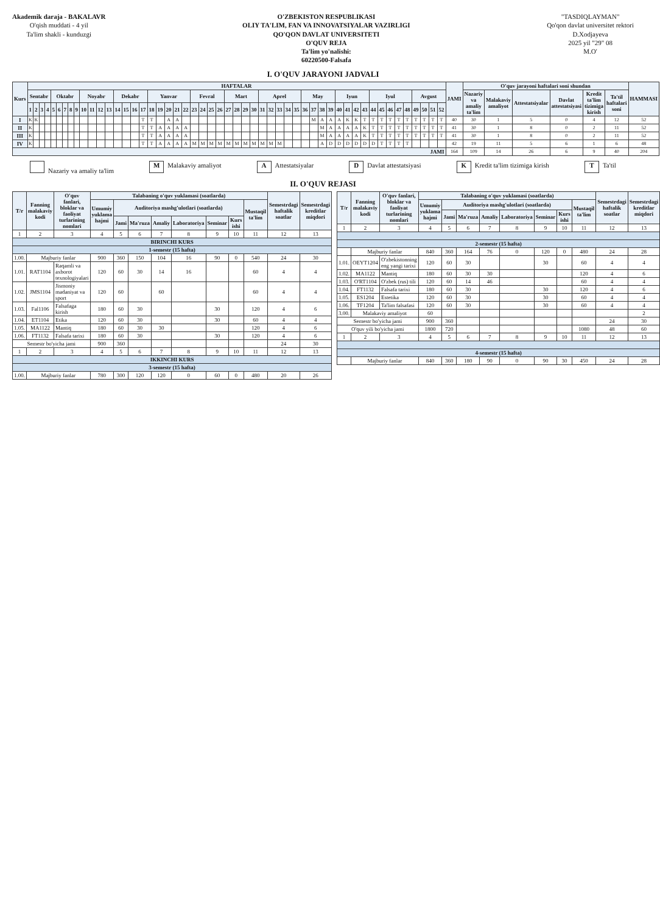Akademik daraja - BAKALAVR
O'qish muddati - 4 yil
Ta'lim shakli - kunduzgi
O'ZBEKISTON RESPUBLIKASI
OLIY TA'LIM, FAN VA INNOVATSIYALAR VAZIRLIGI
QO'QON DAVLAT UNIVERSITETI
O'QUV REJA
Ta'lim yo'nalishi:
60220500-Falsafa
"TASDIQLAYMAN"
Qo'qon davlat universitet rektori
D.Xodjayeva
2025 yil "29" 08
M.O'
I. O'QUV JARAYONI JADVALI
| Kurs | HAFTALAR | | | | | | | | | | | | | | | | | | | | | | | | | | | | | | | | | | | | | | | | | | | | | | | | | | | | JAMI | O'quv jarayoni haftalari soni shundan | | | | | | HAMMASI |
| --- | --- | --- | --- | --- | --- | --- | --- | --- | --- | --- | --- | --- | --- | --- | --- | --- | --- | --- | --- | --- | --- | --- | --- | --- | --- | --- | --- | --- | --- | --- | --- | --- | --- | --- | --- | --- | --- | --- | --- | --- | --- | --- | --- | --- | --- | --- | --- | --- | --- | --- | --- | --- | --- | --- | --- | --- | --- | --- | --- | --- |
| | Sentabr | | | | Oktabr | | | | | Noyabr | | | | Dekabr | | | | Yanvar | | | | | Fevral | | | | Mart | | | | Aprel | | | | | May | | | | Iyun | | | | Iyul | | | | | Avgust | | | | | Nazariy va amaliy ta'lim | Malakaviy amaliyot | Attestatsiyalar | Davlat attestatsiyasi | Kredit ta'lim tizimiga kirish | Ta'til haftalari soni | |
| | 1 | 2 | 3 | 4 | 5 | 6 | 7 | 8 | 9 | 10 | 11 | 12 | 13 | 14 | 15 | 16 | 17 | 18 | 19 | 20 | 21 | 22 | 23 | 24 | 25 | 26 | 27 | 28 | 29 | 30 | 31 | 32 | 33 | 34 | 35 | 36 | 37 | 38 | 39 | 40 | 41 | 42 | 43 | 44 | 45 | 46 | 47 | 48 | 49 | 50 | 51 | 52 | | | | | | | | |
| I | K | K | | | | | | | | | | | | | | | T | T | | A | A | | | | | | | | | | | | | | | | M | A | A | A | K | K | T | T | T | T | T | T | T | T | T | T | 40 | 30 | 1 | 5 | 0 | 4 | 12 | 52 |
| II | K | | | | | | | | | | | | | | | | T | T | A | A | A | A | | | | | | | | | | | | | | | | M | A | A | A | A | K | T | T | T | T | T | T | T | T | T | 41 | 30 | 1 | 8 | 0 | 2 | 11 | 52 |
| III | K | | | | | | | | | | | | | | | | T | T | A | A | A | A | | | | | | | | | | | | | | | | M | A | A | A | A | K | T | T | T | T | T | T | T | T | T | 41 | 30 | 1 | 8 | 0 | 2 | 11 | 52 |
| IV | K | | | | | | | | | | | | | | | | T | T | A | A | A | A | M | M | M | M | M | M | M | M | M | M | M | | | | | A | D | D | D | D | D | D | T | T | T | T | | | | | 42 | 19 | 11 | 5 | 6 | 1 | 6 | 48 |
| JAMI | | | | | | | | | | | | | | | | | | | | | | | | | | | | | | | | | | | | | | | | | | | | | | | | | | | | | 164 | 109 | 14 | 26 | 6 | 9 | 40 | 204 |
Nazariy va amaliy ta'lim M Malakaviy amaliyot A Attestatsiyalar D Davlat attestatsiyasi K Kredit ta'lim tizimiga kirish T Ta'til
II. O'QUV REJASI
| T/r | Fanning malakaviy kodi | O'quv fanlari, bloklar va faoliyat turlarining nomlari | Talabaning o'quv yuklamasi (soatlarda) | | | | | | | | Semestrdagi haftalik soatlar | Semestrdagi kreditlar miqdori |
| --- | --- | --- | --- | --- | --- | --- | --- | --- | --- | --- | --- | --- |
| | | | Umumiy yuklama hajmi | Auditoriya mashg'ulotlari (soatlarda) | | | | | | Mustaqil ta'lim | | |
| | | | | Jami | Ma'ruza | Amaliy | Laboratoriya | Seminar | Kurs ishi | | | |
| 1 | 2 | 3 | 4 | 5 | 6 | 7 | 8 | 9 | 10 | 11 | 12 | 13 |
| BIRINCHI KURS | | | | | | | | | | | | |
| 1-semestr (15 hafta) | | | | | | | | | | | | |
| 1.00. | Majburiy fanlar | | 900 | 360 | 150 | 104 | 16 | 90 | 0 | 540 | 24 | 30 |
| 1.01. | RAT1104 | Raqamli va axborot texnologiyalari | 120 | 60 | 30 | 14 | 16 | | | 60 | 4 | 4 |
| 1.02. | JMS1104 | Jismoniy madaniyat va sport | 120 | 60 | | 60 | | | | 60 | 4 | 4 |
| 1.03. | Fal1106 | Falsafaga kirish | 180 | 60 | 30 | | | 30 | | 120 | 4 | 6 |
| 1.04. | ET1104 | Etika | 120 | 60 | 30 | | | 30 | | 60 | 4 | 4 |
| 1.05. | MA1122 | Mantiq | 180 | 60 | 30 | 30 | | | | 120 | 4 | 6 |
| 1.06. | FT1132 | Falsafa tarixi | 180 | 60 | 30 | | | 30 | | 120 | 4 | 6 |
| Semestr bo'yicha jami | | | 900 | 360 | | | | | | | 24 | 30 |
| 1 | 2 | 3 | 4 | 5 | 6 | 7 | 8 | 9 | 10 | 11 | 12 | 13 |
| IKKINCHI KURS | | | | | | | | | | | | |
| 3-semestr (15 hafta) | | | | | | | | | | | | |
| 1.00. | Majburiy fanlar | | 780 | 300 | 120 | 120 | 0 | 60 | 0 | 480 | 20 | 26 |
| T/r | Fanning malakaviy kodi | O'quv fanlari, bloklar va faoliyat turlarining nomlari | Talabaning o'quv yuklamasi (soatlarda) | | | | | | | | Semestrdagi haftalik soatlar | Semestrdagi kreditlar miqdori |
| --- | --- | --- | --- | --- | --- | --- | --- | --- | --- | --- | --- | --- |
| | | | Umumiy yuklama hajmi | Auditoriya mashg'ulotlari (soatlarda) | | | | | | Mustaqil ta'lim | | |
| | | | | Jami | Ma'ruza | Amaliy | Laboratoriya | Seminar | Kurs ishi | | | |
| 1 | 2 | 3 | 4 | 5 | 6 | 7 | 8 | 9 | 10 | 11 | 12 | 13 |
| 2-semestr (15 hafta) | | | | | | | | | | | | |
| | Majburiy fanlar | | 840 | 360 | 164 | 76 | 0 | 120 | 0 | 480 | 24 | 28 |
| 1.01. | OEYT1204 | O'zbekistonning eng yangi tarixi | 120 | 60 | 30 | | | 30 | | 60 | 4 | 4 |
| 1.02. | MA1122 | Mantiq | 180 | 60 | 30 | 30 | | | | 120 | 4 | 6 |
| 1.03. | O'RT1104 | O'zbek (rus) tili | 120 | 60 | 14 | 46 | | | | 60 | 4 | 4 |
| 1.04. | FT1132 | Falsafa tarixi | 180 | 60 | 30 | | | 30 | | 120 | 4 | 6 |
| 1.05. | ES1204 | Estetika | 120 | 60 | 30 | | | 30 | | 60 | 4 | 4 |
| 1.06. | TF1204 | Ta'lim falsafasi | 120 | 60 | 30 | | | 30 | | 60 | 4 | 4 |
| 3.00. | Malakaviy amaliyot | | 60 | | | | | | | | | 2 |
| Semestr bo'yicha jami | | | 900 | 360 | | | | | | | 24 | 30 |
| O'quv yili bo'yicha jami | | | 1800 | 720 | | | | | | 1080 | 48 | 60 |
| 1 | 2 | 3 | 4 | 5 | 6 | 7 | 8 | 9 | 10 | 11 | 12 | 13 |
| 4-semestr (15 hafta) | | | | | | | | | | | | |
| | Majburiy fanlar | | 840 | 360 | 180 | 90 | 0 | 90 | 30 | 450 | 24 | 28 |